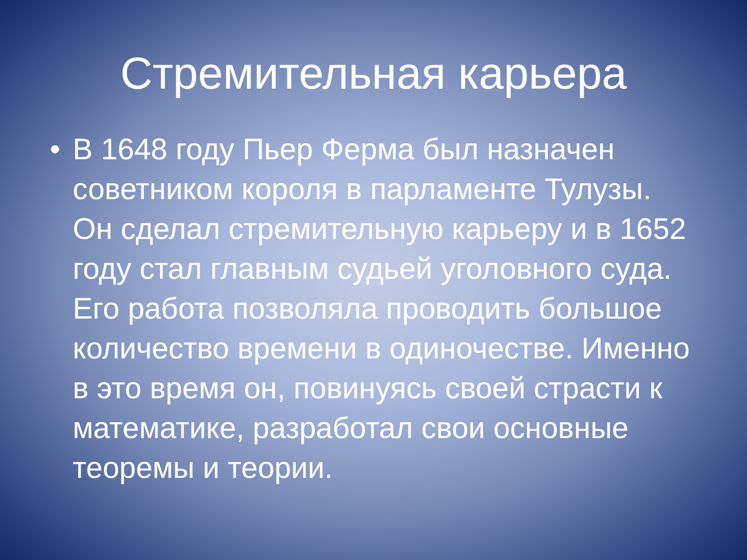Стремительная карьера
• В 1648 году Пьер Ферма был назначен советником короля в парламенте Тулузы. Он сделал стремительную карьеру и в 1652 году стал главным судьей уголовного суда. Его работа позволяла проводить большое количество времени в одиночестве. Именно в это время он, повинуясь своей страсти к математике, разработал свои основные теоремы и теории.